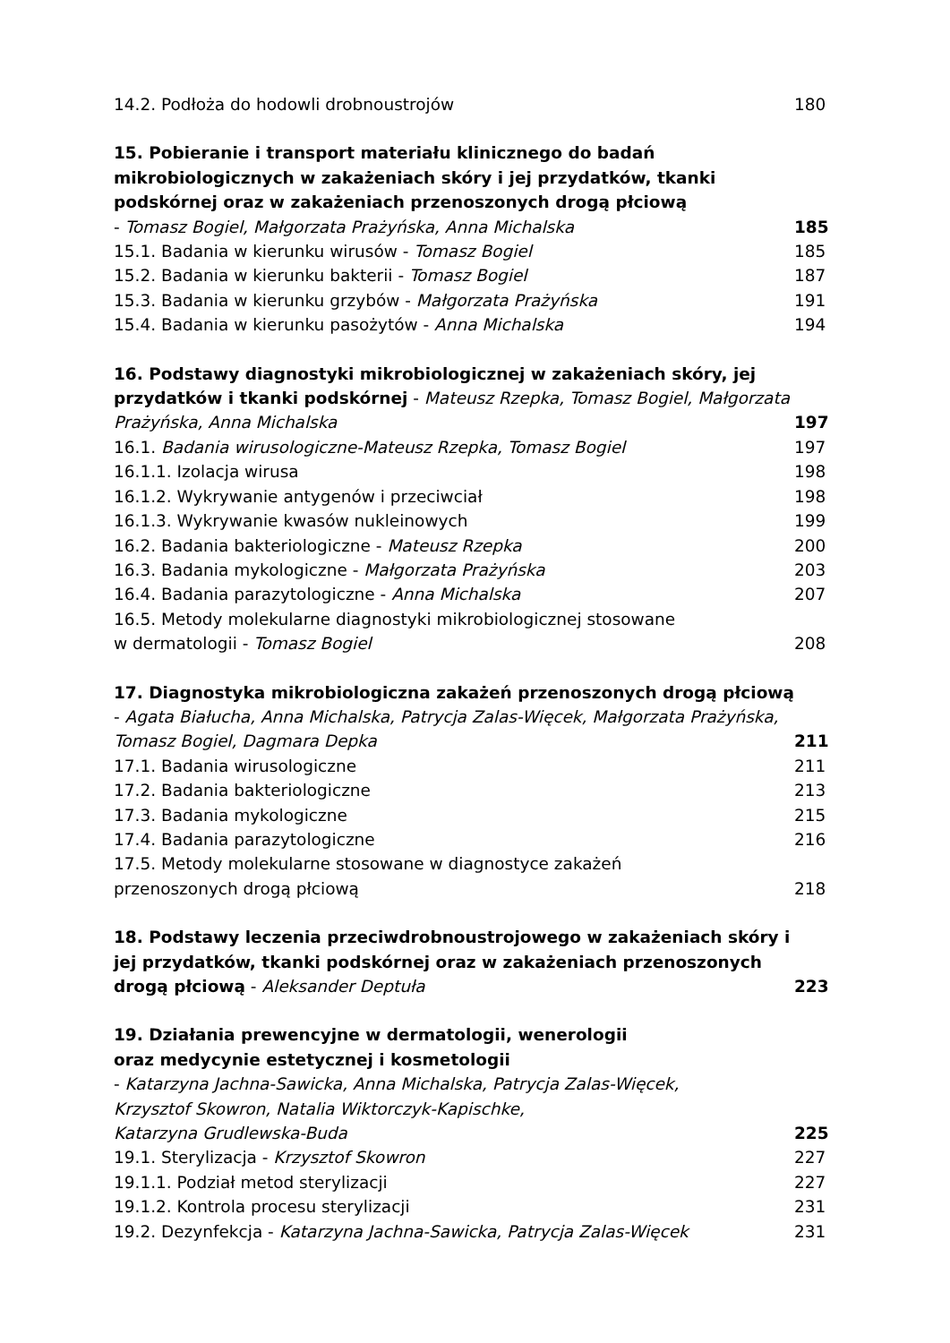14.2. Podłoża do hodowli drobnoustrojów 180
15. Pobieranie i transport materiału klinicznego do badań mikrobiologicznych w zakażeniach skóry i jej przydatków, tkanki podskórnej oraz w zakażeniach przenoszonych drogą płciową
- Tomasz Bogiel, Małgorzata Prażyńska, Anna Michalska 185
15.1. Badania w kierunku wirusów - Tomasz Bogiel 185
15.2. Badania w kierunku bakterii - Tomasz Bogiel 187
15.3. Badania w kierunku grzybów - Małgorzata Prażyńska 191
15.4. Badania w kierunku pasożytów - Anna Michalska 194
16. Podstawy diagnostyki mikrobiologicznej w zakażeniach skóry, jej przydatków i tkanki podskórnej - Mateusz Rzepka, Tomasz Bogiel, Małgorzata Prażyńska, Anna Michalska 197
16.1. Badania wirusologiczne-Mateusz Rzepka, Tomasz Bogiel 197
16.1.1. Izolacja wirusa 198
16.1.2. Wykrywanie antygenów i przeciwciał 198
16.1.3. Wykrywanie kwasów nukleinowych 199
16.2. Badania bakteriologiczne - Mateusz Rzepka 200
16.3. Badania mykologiczne - Małgorzata Prażyńska 203
16.4. Badania parazytologiczne - Anna Michalska 207
16.5. Metody molekularne diagnostyki mikrobiologicznej stosowane
w dermatologii - Tomasz Bogiel 208
17. Diagnostyka mikrobiologiczna zakażeń przenoszonych drogą płciową - Agata Białucha, Anna Michalska, Patrycja Zalas-Więcek, Małgorzata Prażyńska, Tomasz Bogiel, Dagmara Depka 211
17.1. Badania wirusologiczne 211
17.2. Badania bakteriologiczne 213
17.3. Badania mykologiczne 215
17.4. Badania parazytologiczne 216
17.5. Metody molekularne stosowane w diagnostyce zakażeń
przenoszonych drogą płciową 218
18. Podstawy leczenia przeciwdrobnoustrojowego w zakażeniach skóry i jej przydatków, tkanki podskórnej oraz w zakażeniach przenoszonych drogą płciową - Aleksander Deptuła 223
19. Działania prewencyjne w dermatologii, wenerologii
oraz medycynie estetycznej i kosmetologii
- Katarzyna Jachna-Sawicka, Anna Michalska, Patrycja Zalas-Więcek,
Krzysztof Skowron, Natalia Wiktorczyk-Kapischke,
Katarzyna Grudlewska-Buda 225
19.1. Sterylizacja - Krzysztof Skowron 227
19.1.1. Podział metod sterylizacji 227
19.1.2. Kontrola procesu sterylizacji 231
19.2. Dezynfekcja - Katarzyna Jachna-Sawicka, Patrycja Zalas-Więcek 231